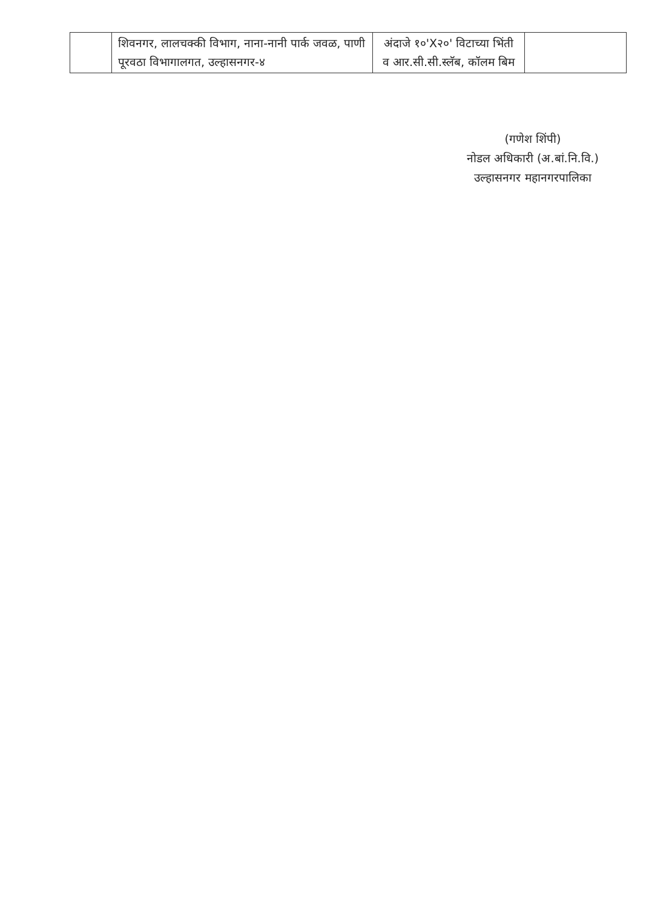| | शिवनगर, लालचक्की विभाग, नाना-नानी पार्क जवळ, पाणी पूरवठा विभागालगत, उल्हासनगर-४ | अंदाजे १०'X२०' विटाच्या भिंती व आर.सी.सी.स्लॅब, कॉलम बिम | |
(गणेश शिंपी)
नोडल अधिकारी (अ.बां.नि.वि.)
उल्हासनगर महानगरपालिका